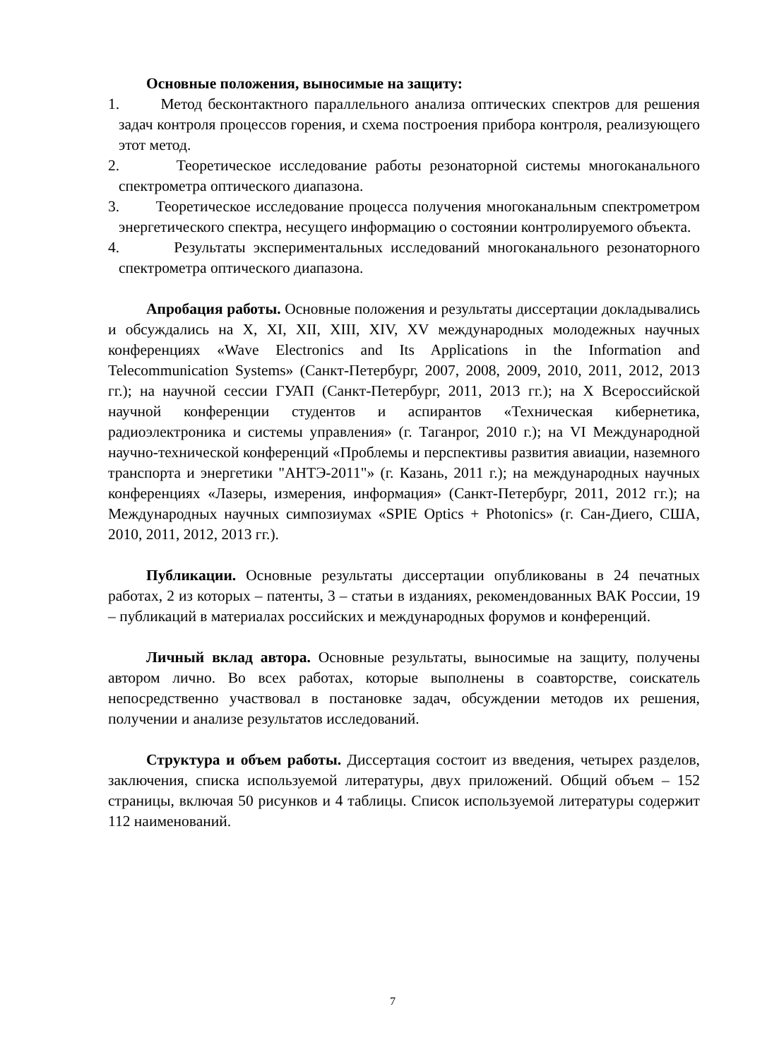Основные положения, выносимые на защиту:
1. Метод бесконтактного параллельного анализа оптических спектров для решения задач контроля процессов горения, и схема построения прибора контроля, реализующего этот метод.
2. Теоретическое исследование работы резонаторной системы многоканального спектрометра оптического диапазона.
3. Теоретическое исследование процесса получения многоканальным спектрометром энергетического спектра, несущего информацию о состоянии контролируемого объекта.
4. Результаты экспериментальных исследований многоканального резонаторного спектрометра оптического диапазона.
Апробация работы. Основные положения и результаты диссертации докладывались и обсуждались на X, XI, XII, XIII, XIV, XV международных молодежных научных конференциях «Wave Electronics and Its Applications in the Information and Telecommunication Systems» (Санкт-Петербург, 2007, 2008, 2009, 2010, 2011, 2012, 2013 гг.); на научной сессии ГУАП (Санкт-Петербург, 2011, 2013 гг.); на X Всероссийской научной конференции студентов и аспирантов «Техническая кибернетика, радиоэлектроника и системы управления» (г. Таганрог, 2010 г.); на VI Международной научно-технической конференций «Проблемы и перспективы развития авиации, наземного транспорта и энергетики "АНТЭ-2011"» (г. Казань, 2011 г.); на международных научных конференциях «Лазеры, измерения, информация» (Санкт-Петербург, 2011, 2012 гг.); на Международных научных симпозиумах «SPIE Optics + Photonics» (г. Сан-Диего, США, 2010, 2011, 2012, 2013 гг.).
Публикации. Основные результаты диссертации опубликованы в 24 печатных работах, 2 из которых – патенты, 3 – статьи в изданиях, рекомендованных ВАК России, 19 – публикаций в материалах российских и международных форумов и конференций.
Личный вклад автора. Основные результаты, выносимые на защиту, получены автором лично. Во всех работах, которые выполнены в соавторстве, соискатель непосредственно участвовал в постановке задач, обсуждении методов их решения, получении и анализе результатов исследований.
Структура и объем работы. Диссертация состоит из введения, четырех разделов, заключения, списка используемой литературы, двух приложений. Общий объем – 152 страницы, включая 50 рисунков и 4 таблицы. Список используемой литературы содержит 112 наименований.
7